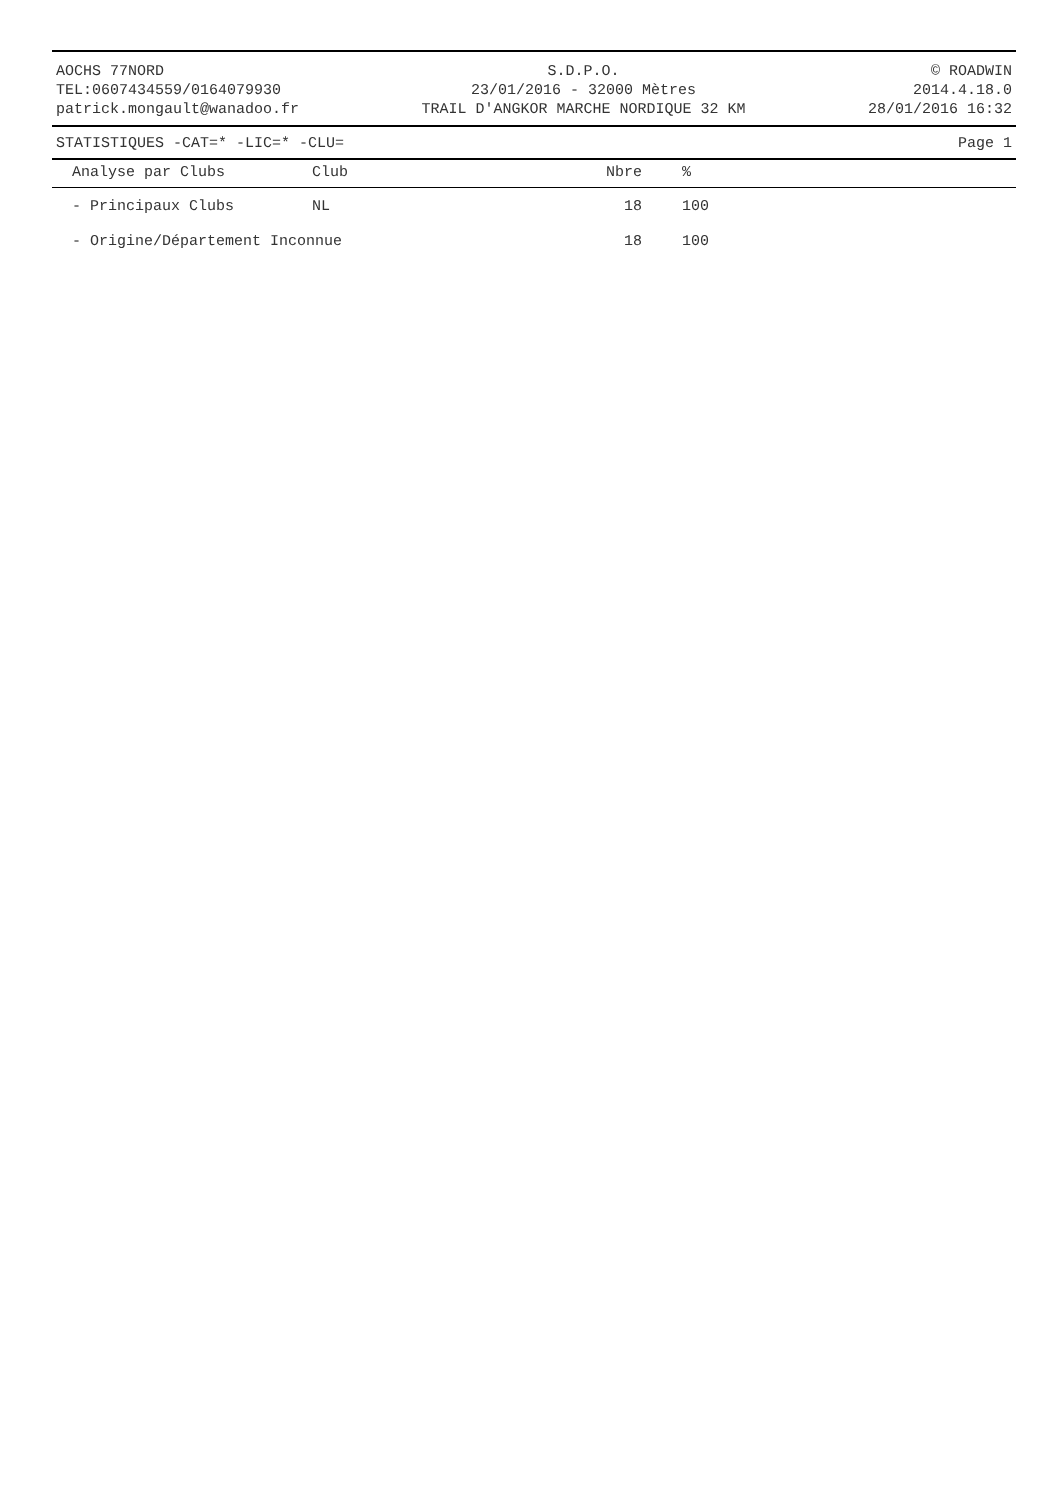AOCHS 77NORD
TEL:0607434559/0164079930
patrick.mongault@wanadoo.fr
S.D.P.O.
23/01/2016 - 32000 Mètres
TRAIL D'ANGKOR MARCHE NORDIQUE 32 KM
© ROADWIN
2014.4.18.0
28/01/2016 16:32
STATISTIQUES -CAT=* -LIC=* -CLU= Page 1
| Analyse par Clubs | Club | Nbre | % |
| --- | --- | --- | --- |
| - Principaux Clubs | NL | 18 | 100 |
| - Origine/Département Inconnue | | 18 | 100 |